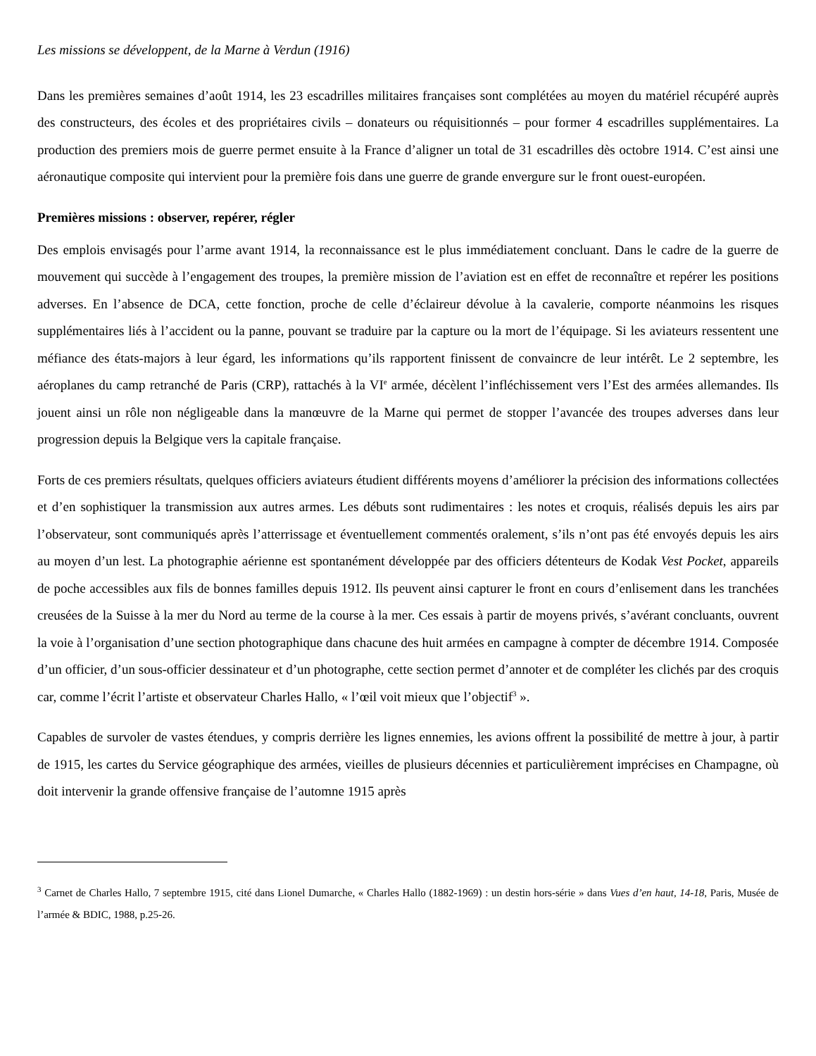Les missions se développent, de la Marne à Verdun (1916)
Dans les premières semaines d’août 1914, les 23 escadrilles militaires françaises sont complétées au moyen du matériel récupéré auprès des constructeurs, des écoles et des propriétaires civils – donateurs ou réquisitionnés – pour former 4 escadrilles supplémentaires. La production des premiers mois de guerre permet ensuite à la France d’aligner un total de 31 escadrilles dès octobre 1914. C’est ainsi une aéronautique composite qui intervient pour la première fois dans une guerre de grande envergure sur le front ouest-européen.
Premières missions : observer, repérer, régler
Des emplois envisagés pour l’arme avant 1914, la reconnaissance est le plus immédiatement concluant. Dans le cadre de la guerre de mouvement qui succède à l’engagement des troupes, la première mission de l’aviation est en effet de reconnaître et repérer les positions adverses. En l’absence de DCA, cette fonction, proche de celle d’éclaireur dévolue à la cavalerie, comporte néanmoins les risques supplémentaires liés à l’accident ou la panne, pouvant se traduire par la capture ou la mort de l’équipage. Si les aviateurs ressentent une méfiance des états-majors à leur égard, les informations qu’ils rapportent finissent de convaincre de leur intérêt. Le 2 septembre, les aéroplanes du camp retranché de Paris (CRP), rattachés à la VI<sup>e</sup> armée, décèlent l’infléchissement vers l’Est des armées allemandes. Ils jouent ainsi un rôle non négligeable dans la manœuvre de la Marne qui permet de stopper l’avancée des troupes adverses dans leur progression depuis la Belgique vers la capitale française.
Forts de ces premiers résultats, quelques officiers aviateurs étudient différents moyens d’améliorer la précision des informations collectées et d’en sophistiquer la transmission aux autres armes. Les débuts sont rudimentaires : les notes et croquis, réalisés depuis les airs par l’observateur, sont communiqués après l’atterrissage et éventuellement commentés oralement, s’ils n’ont pas été envoyés depuis les airs au moyen d’un lest. La photographie aérienne est spontanément développée par des officiers détenteurs de Kodak Vest Pocket, appareils de poche accessibles aux fils de bonnes familles depuis 1912. Ils peuvent ainsi capturer le front en cours d’enlisement dans les tranchées creusées de la Suisse à la mer du Nord au terme de la course à la mer. Ces essais à partir de moyens privés, s’avérant concluants, ouvrent la voie à l’organisation d’une section photographique dans chacune des huit armées en campagne à compter de décembre 1914. Composée d’un officier, d’un sous-officier dessinateur et d’un photographe, cette section permet d’annoter et de compléter les clichés par des croquis car, comme l’écrit l’artiste et observateur Charles Hallo, « l’œil voit mieux que l’objectif<sup>3</sup> ».
Capables de survoler de vastes étendues, y compris derrière les lignes ennemies, les avions offrent la possibilité de mettre à jour, à partir de 1915, les cartes du Service géographique des armées, vieilles de plusieurs décennies et particulièrement imprécises en Champagne, où doit intervenir la grande offensive française de l’automne 1915 après
<sup>3</sup> Carnet de Charles Hallo, 7 septembre 1915, cité dans Lionel Dumarche, « Charles Hallo (1882-1969) : un destin hors-série » dans Vues d’en haut, 14-18, Paris, Musée de l’armée & BDIC, 1988, p.25-26.